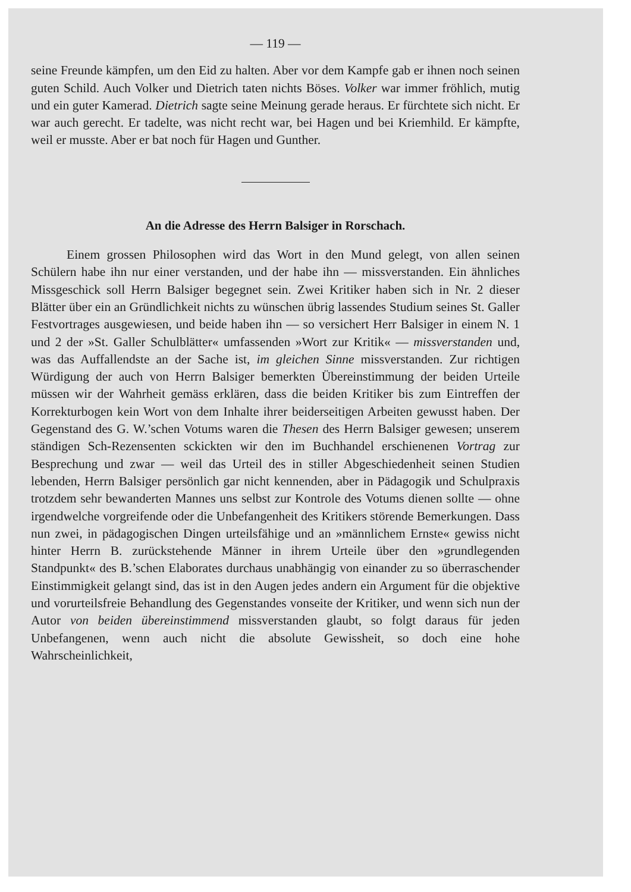— 119 —
seine Freunde kämpfen, um den Eid zu halten. Aber vor dem Kampfe gab er ihnen noch seinen guten Schild. Auch Volker und Dietrich taten nichts Böses. Volker war immer fröhlich, mutig und ein guter Kamerad. Dietrich sagte seine Meinung gerade heraus. Er fürchtete sich nicht. Er war auch gerecht. Er tadelte, was nicht recht war, bei Hagen und bei Kriemhild. Er kämpfte, weil er musste. Aber er bat noch für Hagen und Gunther.
An die Adresse des Herrn Balsiger in Rorschach.
Einem grossen Philosophen wird das Wort in den Mund gelegt, von allen seinen Schülern habe ihn nur einer verstanden, und der habe ihn — missverstanden. Ein ähnliches Missgeschick soll Herrn Balsiger begegnet sein. Zwei Kritiker haben sich in Nr. 2 dieser Blätter über ein an Gründlichkeit nichts zu wünschen übrig lassendes Studium seines St. Galler Festvortrages ausgewiesen, und beide haben ihn — so versichert Herr Balsiger in einem N. 1 und 2 der »St. Galler Schulblätter« umfassenden »Wort zur Kritik« — missverstanden und, was das Auffallendste an der Sache ist, im gleichen Sinne missverstanden. Zur richtigen Würdigung der auch von Herrn Balsiger bemerkten Übereinstimmung der beiden Urteile müssen wir der Wahrheit gemäss erklären, dass die beiden Kritiker bis zum Eintreffen der Korrekturbogen kein Wort von dem Inhalte ihrer beiderseitigen Arbeiten gewusst haben. Der Gegenstand des G. W.’schen Votums waren die Thesen des Herrn Balsiger gewesen; unserem ständigen Sch-Rezensenten sckickten wir den im Buchhandel erschienenen Vortrag zur Besprechung und zwar — weil das Urteil des in stiller Abgeschiedenheit seinen Studien lebenden, Herrn Balsiger persönlich gar nicht kennenden, aber in Pädagogik und Schulpraxis trotzdem sehr bewanderten Mannes uns selbst zur Kontrole des Votums dienen sollte — ohne irgendwelche vorgreifende oder die Unbefangenheit des Kritikers störende Bemerkungen. Dass nun zwei, in pädagogischen Dingen urteilsfähige und an »männlichem Ernste« gewiss nicht hinter Herrn B. zurückstehende Männer in ihrem Urteile über den »grundlegenden Standpunkt« des B.’schen Elaborates durchaus unabhängig von einander zu so überraschender Einstimmigkeit gelangt sind, das ist in den Augen jedes andern ein Argument für die objektive und vorurteilsfreie Behandlung des Gegenstandes vonseite der Kritiker, und wenn sich nun der Autor von beiden übereinstimmend missverstanden glaubt, so folgt daraus für jeden Unbefangenen, wenn auch nicht die absolute Gewissheit, so doch eine hohe Wahrscheinlichkeit,